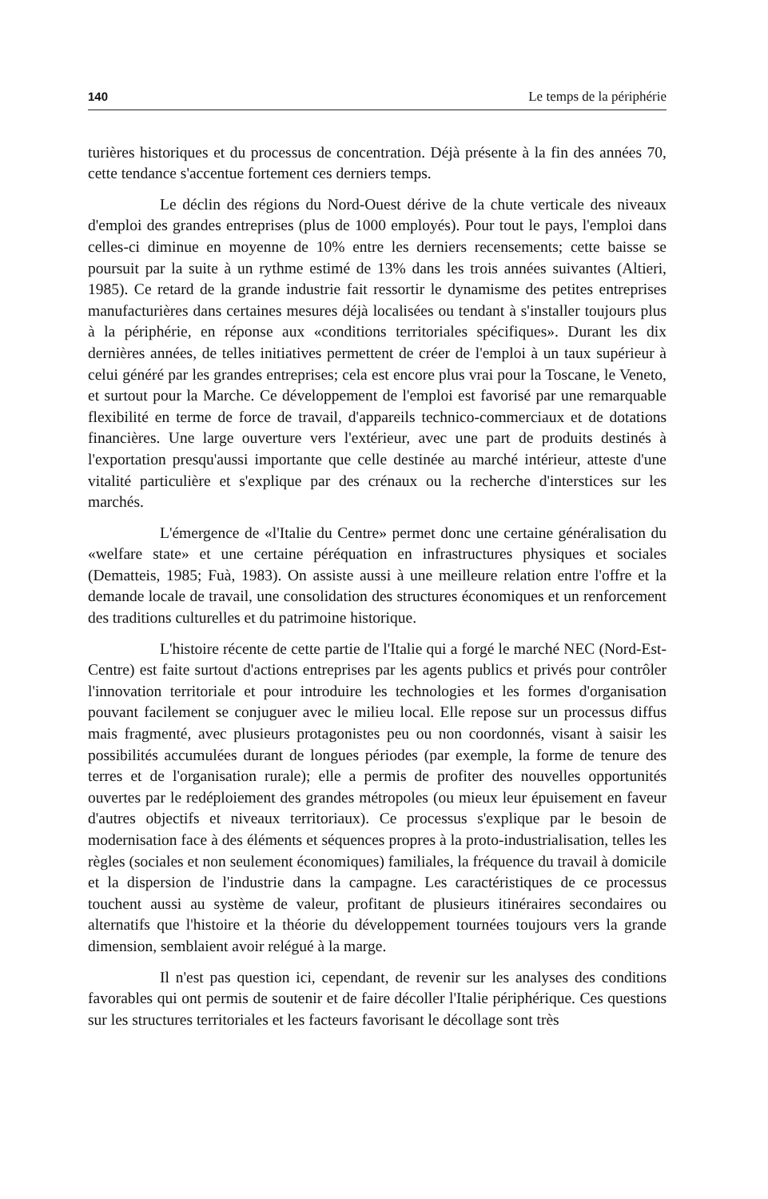140 Le temps de la périphérie
turières historiques et du processus de concentration. Déjà présente à la fin des années 70, cette tendance s'accentue fortement ces derniers temps.
Le déclin des régions du Nord-Ouest dérive de la chute verticale des niveaux d'emploi des grandes entreprises (plus de 1000 employés). Pour tout le pays, l'emploi dans celles-ci diminue en moyenne de 10% entre les derniers recensements; cette baisse se poursuit par la suite à un rythme estimé de 13% dans les trois années suivantes (Altieri, 1985). Ce retard de la grande industrie fait ressortir le dynamisme des petites entreprises manufacturières dans certaines mesures déjà localisées ou tendant à s'installer toujours plus à la périphérie, en réponse aux «conditions territoriales spécifiques». Durant les dix dernières années, de telles initiatives permettent de créer de l'emploi à un taux supérieur à celui généré par les grandes entreprises; cela est encore plus vrai pour la Toscane, le Veneto, et surtout pour la Marche. Ce développement de l'emploi est favorisé par une remarquable flexibilité en terme de force de travail, d'appareils technico-commerciaux et de dotations financières. Une large ouverture vers l'extérieur, avec une part de produits destinés à l'exportation presqu'aussi importante que celle destinée au marché intérieur, atteste d'une vitalité particulière et s'explique par des crénaux ou la recherche d'interstices sur les marchés.
L'émergence de «l'Italie du Centre» permet donc une certaine généralisation du «welfare state» et une certaine péréquation en infrastructures physiques et sociales (Dematteis, 1985; Fuà, 1983). On assiste aussi à une meilleure relation entre l'offre et la demande locale de travail, une consolidation des structures économiques et un renforcement des traditions culturelles et du patrimoine historique.
L'histoire récente de cette partie de l'Italie qui a forgé le marché NEC (Nord-Est-Centre) est faite surtout d'actions entreprises par les agents publics et privés pour contrôler l'innovation territoriale et pour introduire les technologies et les formes d'organisation pouvant facilement se conjuguer avec le milieu local. Elle repose sur un processus diffus mais fragmenté, avec plusieurs protagonistes peu ou non coordonnés, visant à saisir les possibilités accumulées durant de longues périodes (par exemple, la forme de tenure des terres et de l'organisation rurale); elle a permis de profiter des nouvelles opportunités ouvertes par le redéploiement des grandes métropoles (ou mieux leur épuisement en faveur d'autres objectifs et niveaux territoriaux). Ce processus s'explique par le besoin de modernisation face à des éléments et séquences propres à la proto-industrialisation, telles les règles (sociales et non seulement économiques) familiales, la fréquence du travail à domicile et la dispersion de l'industrie dans la campagne. Les caractéristiques de ce processus touchent aussi au système de valeur, profitant de plusieurs itinéraires secondaires ou alternatifs que l'histoire et la théorie du développement tournées toujours vers la grande dimension, semblaient avoir relégué à la marge.
Il n'est pas question ici, cependant, de revenir sur les analyses des conditions favorables qui ont permis de soutenir et de faire décoller l'Italie périphérique. Ces questions sur les structures territoriales et les facteurs favorisant le décollage sont très